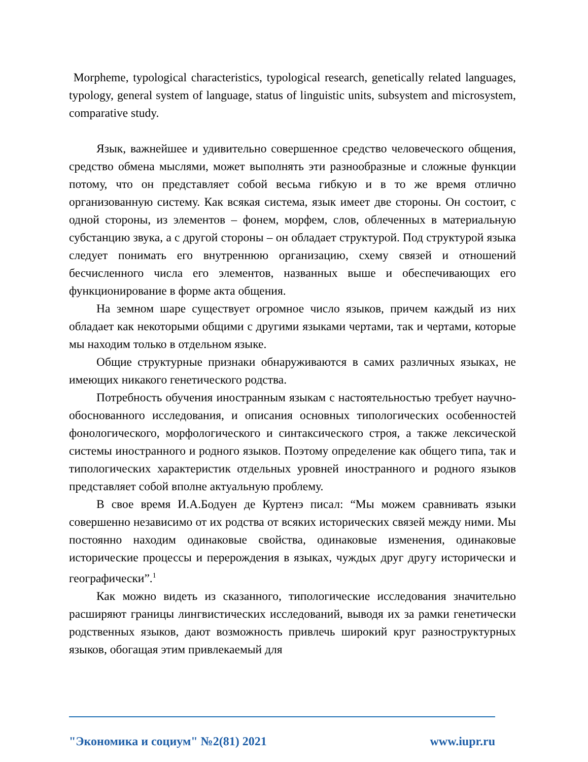Morpheme, typological characteristics, typological research, genetically related languages, typology, general system of language, status of linguistic units, subsystem and microsystem, comparative study.
Язык, важнейшее и удивительно совершенное средство человеческого общения, средство обмена мыслями, может выполнять эти разнообразные и сложные функции потому, что он представляет собой весьма гибкую и в то же время отлично организованную систему. Как всякая система, язык имеет две стороны. Он состоит, с одной стороны, из элементов – фонем, морфем, слов, облеченных в материальную субстанцию звука, а с другой стороны – он обладает структурой. Под структурой языка следует понимать его внутреннюю организацию, схему связей и отношений бесчисленного числа его элементов, названных выше и обеспечивающих его функционирование в форме акта общения.
На земном шаре существует огромное число языков, причем каждый из них обладает как некоторыми общими с другими языками чертами, так и чертами, которые мы находим только в отдельном языке.
Общие структурные признаки обнаруживаются в самих различных языках, не имеющих никакого генетического родства.
Потребность обучения иностранным языкам с настоятельностью требует научно-обоснованного исследования, и описания основных типологических особенностей фонологического, морфологического и синтаксического строя, а также лексической системы иностранного и родного языков. Поэтому определение как общего типа, так и типологических характеристик отдельных уровней иностранного и родного языков представляет собой вполне актуальную проблему.
В свое время И.А.Бодуен де Куртенэ писал: “Мы можем сравнивать языки совершенно независимо от их родства от всяких исторических связей между ними. Мы постоянно находим одинаковые свойства, одинаковые изменения, одинаковые исторические процессы и перерождения в языках, чуждых друг другу исторически и географически”.<sup>1</sup>
Как можно видеть из сказанного, типологические исследования значительно расширяют границы лингвистических исследований, выводя их за рамки генетически родственных языков, дают возможность привлечь широкий круг разноструктурных языков, обогащая этим привлекаемый для
"Экономика и социум" №2(81) 2021 www.iupr.ru